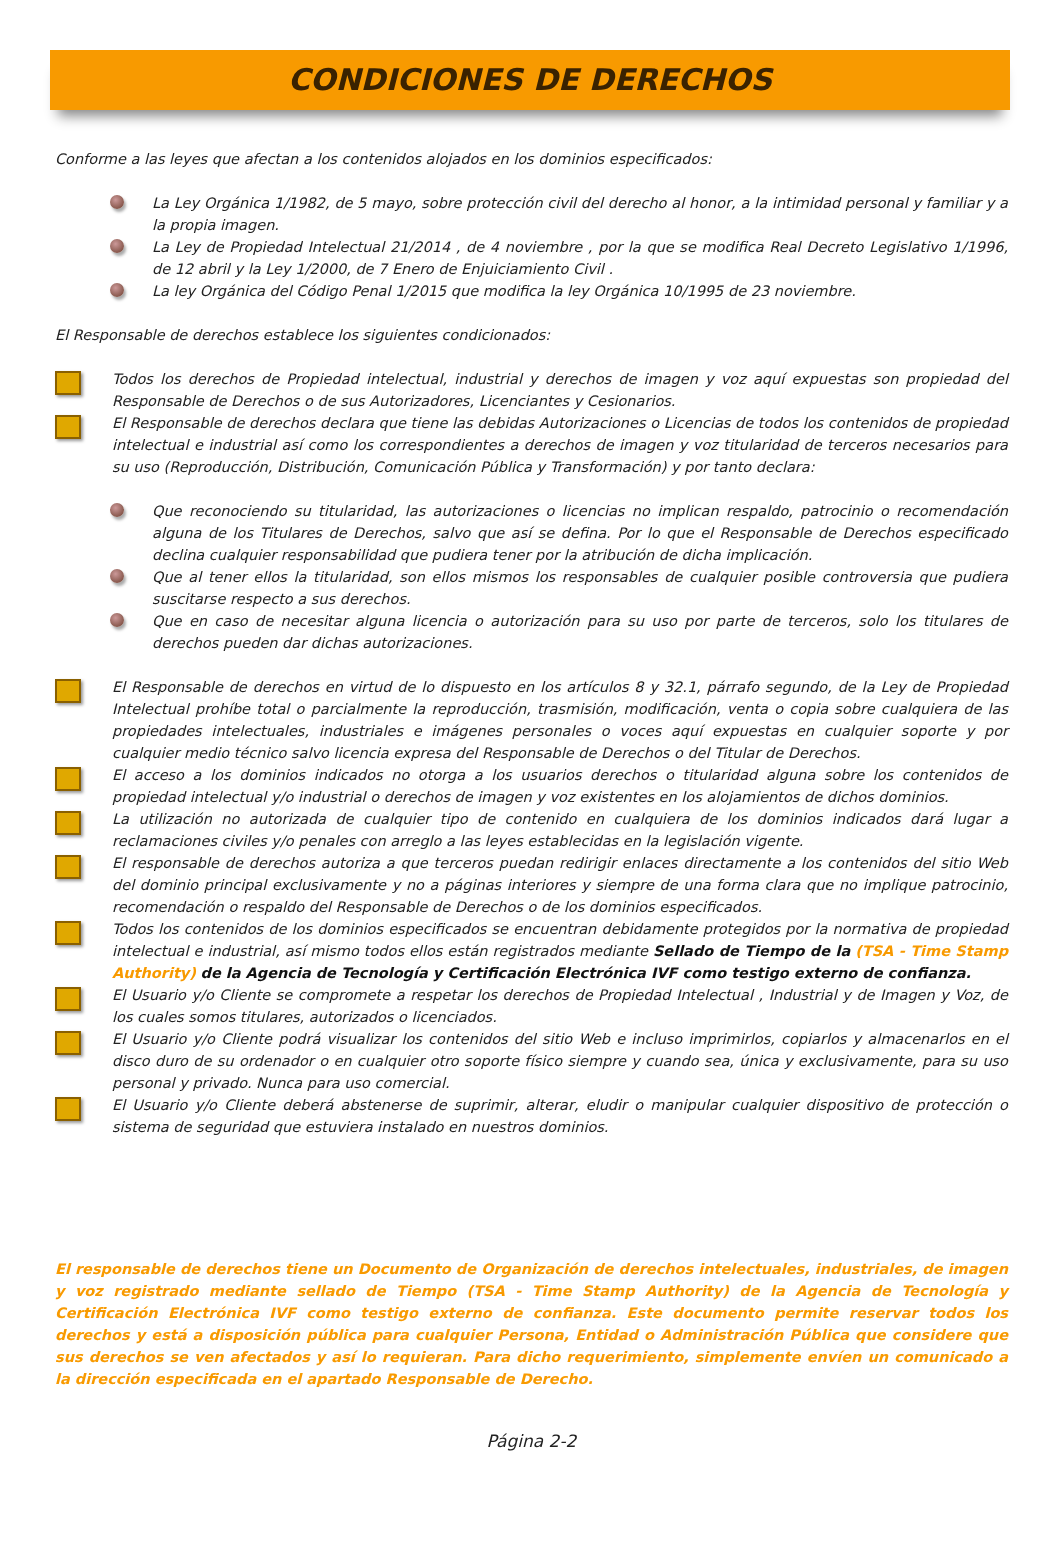CONDICIONES DE DERECHOS
Conforme a las leyes que afectan a los contenidos alojados en los dominios especificados:
La Ley Orgánica 1/1982, de 5 mayo, sobre protección civil del derecho al honor, a la intimidad personal y familiar y a la propia imagen.
La Ley de Propiedad Intelectual 21/2014 , de 4 noviembre , por la que se modifica Real Decreto Legislativo 1/1996, de 12 abril y la Ley 1/2000, de 7 Enero de Enjuiciamiento Civil .
La ley Orgánica del Código Penal 1/2015 que modifica la ley Orgánica 10/1995 de 23 noviembre.
El Responsable de derechos establece los siguientes condicionados:
Todos los derechos de Propiedad intelectual, industrial y derechos de imagen y voz aquí expuestas son propiedad del Responsable de Derechos o de sus Autorizadores, Licenciantes y Cesionarios.
El Responsable de derechos declara que tiene las debidas Autorizaciones o Licencias de todos los contenidos de propiedad intelectual e industrial así como los correspondientes a derechos de imagen y voz titularidad de terceros necesarios para su uso (Reproducción, Distribución, Comunicación Pública y Transformación) y por tanto declara:
Que reconociendo su titularidad, las autorizaciones o licencias no implican respaldo, patrocinio o recomendación alguna de los Titulares de Derechos, salvo que así se defina. Por lo que el Responsable de Derechos especificado declina cualquier responsabilidad que pudiera tener por la atribución de dicha implicación.
Que al tener ellos la titularidad, son ellos mismos los responsables de cualquier posible controversia que pudiera suscitarse respecto a sus derechos.
Que en caso de necesitar alguna licencia o autorización para su uso por parte de terceros, solo los titulares de derechos pueden dar dichas autorizaciones.
El Responsable de derechos en virtud de lo dispuesto en los artículos 8 y 32.1, párrafo segundo, de la Ley de Propiedad Intelectual prohíbe total o parcialmente la reproducción, trasmisión, modificación, venta o copia sobre cualquiera de las propiedades intelectuales, industriales e imágenes personales o voces aquí expuestas en cualquier soporte y por cualquier medio técnico salvo licencia expresa del Responsable de Derechos o del Titular de Derechos.
El acceso a los dominios indicados no otorga a los usuarios derechos o titularidad alguna sobre los contenidos de propiedad intelectual y/o industrial o derechos de imagen y voz existentes en los alojamientos de dichos dominios.
La utilización no autorizada de cualquier tipo de contenido en cualquiera de los dominios indicados dará lugar a reclamaciones civiles y/o penales con arreglo a las leyes establecidas en la legislación vigente.
El responsable de derechos autoriza a que terceros puedan redirigir enlaces directamente a los contenidos del sitio Web del dominio principal exclusivamente y no a páginas interiores y siempre de una forma clara que no implique patrocinio, recomendación o respaldo del Responsable de Derechos o de los dominios especificados.
Todos los contenidos de los dominios especificados se encuentran debidamente protegidos por la normativa de propiedad intelectual e industrial, así mismo todos ellos están registrados mediante Sellado de Tiempo de la (TSA - Time Stamp Authority) de la Agencia de Tecnología y Certificación Electrónica IVF como testigo externo de confianza.
El Usuario y/o Cliente se compromete a respetar los derechos de Propiedad Intelectual , Industrial y de Imagen y Voz, de los cuales somos titulares, autorizados o licenciados.
El Usuario y/o Cliente podrá visualizar los contenidos del sitio Web e incluso imprimirlos, copiarlos y almacenarlos en el disco duro de su ordenador o en cualquier otro soporte físico siempre y cuando sea, única y exclusivamente, para su uso personal y privado. Nunca para uso comercial.
El Usuario y/o Cliente deberá abstenerse de suprimir, alterar, eludir o manipular cualquier dispositivo de protección o sistema de seguridad que estuviera instalado en nuestros dominios.
El responsable de derechos tiene un Documento de Organización de derechos intelectuales, industriales, de imagen y voz registrado mediante sellado de Tiempo (TSA - Time Stamp Authority) de la Agencia de Tecnología y Certificación Electrónica IVF como testigo externo de confianza. Este documento permite reservar todos los derechos y está a disposición pública para cualquier Persona, Entidad o Administración Pública que considere que sus derechos se ven afectados y así lo requieran. Para dicho requerimiento, simplemente envíen un comunicado a la dirección especificada en el apartado Responsable de Derecho.
Página 2-2